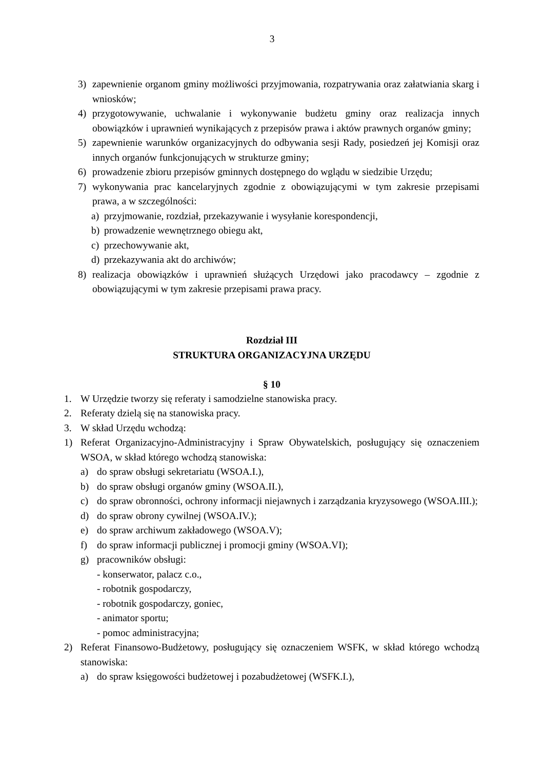3
3) zapewnienie organom gminy możliwości przyjmowania, rozpatrywania oraz załatwiania skarg i wniosków;
4) przygotowywanie, uchwalanie i wykonywanie budżetu gminy oraz realizacja innych obowiązków i uprawnień wynikających z przepisów prawa i aktów prawnych organów gminy;
5) zapewnienie warunków organizacyjnych do odbywania sesji Rady, posiedzeń jej Komisji oraz innych organów funkcjonujących w strukturze gminy;
6) prowadzenie zbioru przepisów gminnych dostępnego do wglądu w siedzibie Urzędu;
7) wykonywania prac kancelaryjnych zgodnie z obowiązującymi w tym zakresie przepisami prawa, a w szczególności:
a) przyjmowanie, rozdział, przekazywanie i wysyłanie korespondencji,
b) prowadzenie wewnętrznego obiegu akt,
c) przechowywanie akt,
d) przekazywania akt do archiwów;
8) realizacja obowiązków i uprawnień służących Urzędowi jako pracodawcy – zgodnie z obowiązującymi w tym zakresie przepisami prawa pracy.
Rozdział III
STRUKTURA ORGANIZACYJNA URZĘDU
§ 10
1. W Urzędzie tworzy się referaty i samodzielne stanowiska pracy.
2. Referaty dzielą się na stanowiska pracy.
3. W skład Urzędu wchodzą:
1) Referat Organizacyjno-Administracyjny i Spraw Obywatelskich, posługujący się oznaczeniem WSOA, w skład którego wchodzą stanowiska:
a) do spraw obsługi sekretariatu (WSOA.I.),
b) do spraw obsługi organów gminy (WSOA.II.),
c) do spraw obronności, ochrony informacji niejawnych i zarządzania kryzysowego (WSOA.III.);
d) do spraw obrony cywilnej (WSOA.IV.);
e) do spraw archiwum zakładowego (WSOA.V);
f) do spraw informacji publicznej i promocji gminy (WSOA.VI);
g) pracowników obsługi:
- konserwator, palacz c.o.,
- robotnik gospodarczy,
- robotnik gospodarczy, goniec,
- animator sportu;
- pomoc administracyjna;
2) Referat Finansowo-Budżetowy, posługujący się oznaczeniem WSFK, w skład którego wchodzą stanowiska:
a) do spraw księgowości budżetowej i pozabudżetowej (WSFK.I.),